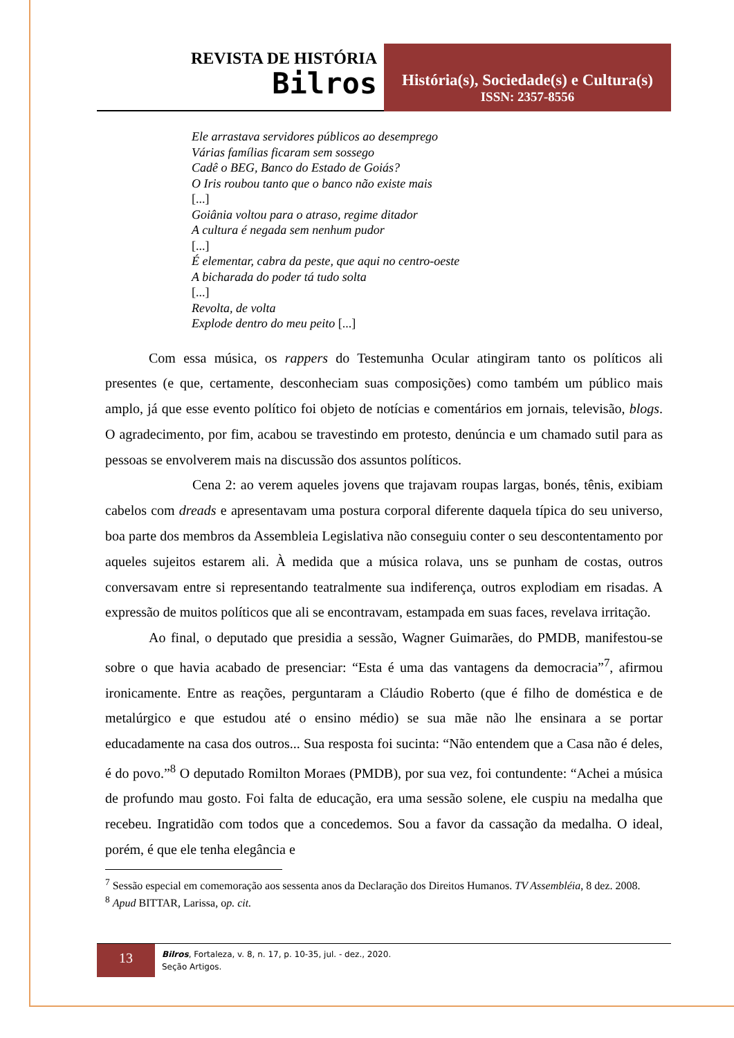REVISTA DE HISTÓRIA
Bilros
História(s), Sociedade(s) e Cultura(s)
ISSN: 2357-8556
Ele arrastava servidores públicos ao desemprego
Várias famílias ficaram sem sossego
Cadê o BEG, Banco do Estado de Goiás?
O Iris roubou tanto que o banco não existe mais
[...]
Goiânia voltou para o atraso, regime ditador
A cultura é negada sem nenhum pudor
[...]
É elementar, cabra da peste, que aqui no centro-oeste
A bicharada do poder tá tudo solta
[...]
Revolta, de volta
Explode dentro do meu peito [...]
Com essa música, os rappers do Testemunha Ocular atingiram tanto os políticos ali presentes (e que, certamente, desconheciam suas composições) como também um público mais amplo, já que esse evento político foi objeto de notícias e comentários em jornais, televisão, blogs. O agradecimento, por fim, acabou se travestindo em protesto, denúncia e um chamado sutil para as pessoas se envolverem mais na discussão dos assuntos políticos.
Cena 2: ao verem aqueles jovens que trajavam roupas largas, bonés, tênis, exibiam cabelos com dreads e apresentavam uma postura corporal diferente daquela típica do seu universo, boa parte dos membros da Assembleia Legislativa não conseguiu conter o seu descontentamento por aqueles sujeitos estarem ali. À medida que a música rolava, uns se punham de costas, outros conversavam entre si representando teatralmente sua indiferença, outros explodiam em risadas. A expressão de muitos políticos que ali se encontravam, estampada em suas faces, revelava irritação.
Ao final, o deputado que presidia a sessão, Wagner Guimarães, do PMDB, manifestou-se sobre o que havia acabado de presenciar: “Esta é uma das vantagens da democracia”<sup>7</sup>, afirmou ironicamente. Entre as reações, perguntaram a Cláudio Roberto (que é filho de doméstica e de metalúrgico e que estudou até o ensino médio) se sua mãe não lhe ensinara a se portar educadamente na casa dos outros... Sua resposta foi sucinta: “Não entendem que a Casa não é deles, é do povo.”<sup>8</sup> O deputado Romilton Moraes (PMDB), por sua vez, foi contundente: “Achei a música de profundo mau gosto. Foi falta de educação, era uma sessão solene, ele cuspiu na medalha que recebeu. Ingratidão com todos que a concedemos. Sou a favor da cassação da medalha. O ideal, porém, é que ele tenha elegância e
<sup>7</sup> Sessão especial em comemoração aos sessenta anos da Declaração dos Direitos Humanos. TV Assembléia, 8 dez. 2008.
<sup>8</sup> Apud BITTAR, Larissa, op. cit.
13
Bilros, Fortaleza, v. 8, n. 17, p. 10-35, jul. - dez., 2020.
Seção Artigos.